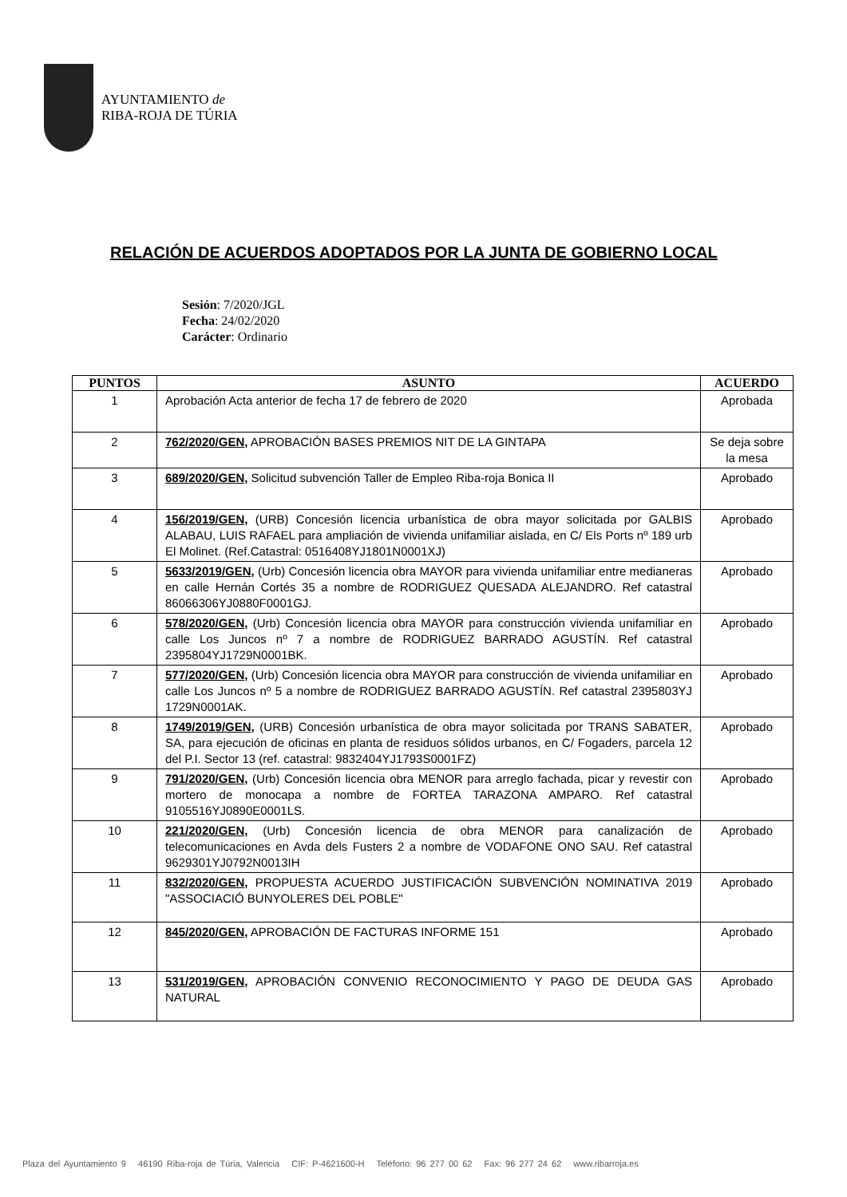AYUNTAMIENTO de
RIBA-ROJA DE TÚRIA
RELACIÓN DE ACUERDOS ADOPTADOS POR LA JUNTA DE GOBIERNO LOCAL
Sesión: 7/2020/JGL
Fecha: 24/02/2020
Carácter: Ordinario
| PUNTOS | ASUNTO | ACUERDO |
| --- | --- | --- |
| 1 | Aprobación Acta anterior de fecha 17 de febrero de 2020 | Aprobada |
| 2 | 762/2020/GEN , APROBACIÓN BASES PREMIOS NIT DE LA GINTAPA | Se deja sobre la mesa |
| 3 | 689/2020/GEN , Solicitud subvención Taller de Empleo Riba-roja Bonica II | Aprobado |
| 4 | 156/2019/GEN , (URB) Concesión licencia urbanística de obra mayor solicitada por GALBIS ALABAU, LUIS RAFAEL para ampliación de vivienda unifamiliar aislada, en C/ Els Ports nº 189 urb El Molinet. (Ref.Catastral: 0516408YJ1801N0001XJ) | Aprobado |
| 5 | 5633/2019/GEN , (Urb) Concesión licencia obra MAYOR para vivienda unifamiliar entre medianeras en calle Hernán Cortés 35 a nombre de RODRIGUEZ QUESADA ALEJANDRO. Ref catastral 86066306YJ0880F0001GJ. | Aprobado |
| 6 | 578/2020/GEN , (Urb) Concesión licencia obra MAYOR para construcción vivienda unifamiliar en calle Los Juncos nº 7 a nombre de RODRIGUEZ BARRADO AGUSTÍN. Ref catastral 2395804YJ1729N0001BK. | Aprobado |
| 7 | 577/2020/GEN , (Urb) Concesión licencia obra MAYOR para construcción de vivienda unifamiliar en calle Los Juncos nº 5 a nombre de RODRIGUEZ BARRADO AGUSTÍN. Ref catastral 2395803YJ 1729N0001AK. | Aprobado |
| 8 | 1749/2019/GEN , (URB) Concesión urbanística de obra mayor solicitada por TRANS SABATER, SA, para ejecución de oficinas en planta de residuos sólidos urbanos, en C/ Fogaders, parcela 12 del P.I. Sector 13 (ref. catastral: 9832404YJ1793S0001FZ) | Aprobado |
| 9 | 791/2020/GEN , (Urb) Concesión licencia obra MENOR para arreglo fachada, picar y revestir con mortero de monocapa a nombre de FORTEA TARAZONA AMPARO. Ref catastral 9105516YJ0890E0001LS. | Aprobado |
| 10 | 221/2020/GEN , (Urb) Concesión licencia de obra MENOR para canalización de telecomunicaciones en Avda dels Fusters 2 a nombre de VODAFONE ONO SAU. Ref catastral 9629301YJ0792N0013IH | Aprobado |
| 11 | 832/2020/GEN , PROPUESTA ACUERDO JUSTIFICACIÓN SUBVENCIÓN NOMINATIVA 2019 "ASSOCIACIÓ BUNYOLERES DEL POBLE" | Aprobado |
| 12 | 845/2020/GEN , APROBACIÓN DE FACTURAS INFORME 151 | Aprobado |
| 13 | 531/2019/GEN , APROBACIÓN CONVENIO RECONOCIMIENTO Y PAGO DE DEUDA GAS NATURAL | Aprobado |
Plaza del Ayuntamiento 9 46190 Riba-roja de Túria, Valencia CIF: P-4621600-H Teléfono: 96 277 00 62 Fax: 96 277 24 62 www.ribarroja.es